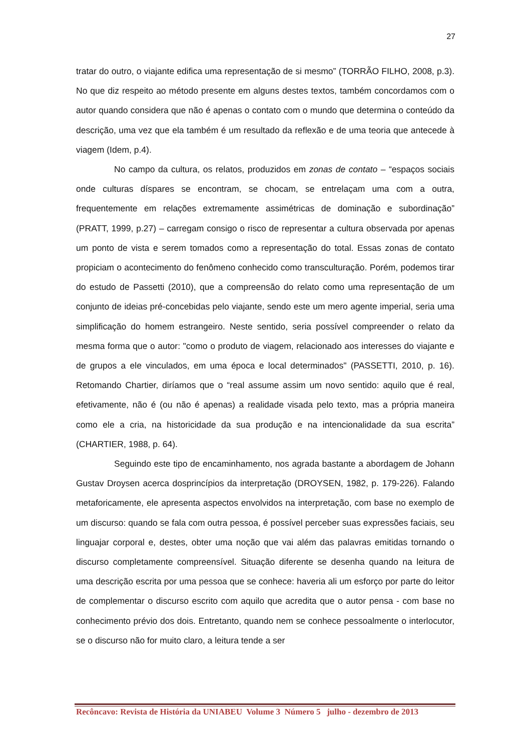27
tratar do outro, o viajante edifica uma representação de si mesmo” (TORRÃO FILHO, 2008, p.3). No que diz respeito ao método presente em alguns destes textos, também concordamos com o autor quando considera que não é apenas o contato com o mundo que determina o conteúdo da descrição, uma vez que ela também é um resultado da reflexão e de uma teoria que antecede à viagem (Idem, p.4).
No campo da cultura, os relatos, produzidos em zonas de contato – “espaços sociais onde culturas díspares se encontram, se chocam, se entrelaçam uma com a outra, frequentemente em relações extremamente assimétricas de dominação e subordinação” (PRATT, 1999, p.27) – carregam consigo o risco de representar a cultura observada por apenas um ponto de vista e serem tomados como a representação do total. Essas zonas de contato propiciam o acontecimento do fenômeno conhecido como transculturação. Porém, podemos tirar do estudo de Passetti (2010), que a compreensão do relato como uma representação de um conjunto de ideias pré-concebidas pelo viajante, sendo este um mero agente imperial, seria uma simplificação do homem estrangeiro. Neste sentido, seria possível compreender o relato da mesma forma que o autor: "como o produto de viagem, relacionado aos interesses do viajante e de grupos a ele vinculados, em uma época e local determinados" (PASSETTI, 2010, p. 16). Retomando Chartier, diríamos que o “real assume assim um novo sentido: aquilo que é real, efetivamente, não é (ou não é apenas) a realidade visada pelo texto, mas a própria maneira como ele a cria, na historicidade da sua produção e na intencionalidade da sua escrita” (CHARTIER, 1988, p. 64).
Seguindo este tipo de encaminhamento, nos agrada bastante a abordagem de Johann Gustav Droysen acerca dosprincípios da interpretação (DROYSEN, 1982, p. 179-226). Falando metaforicamente, ele apresenta aspectos envolvidos na interpretação, com base no exemplo de um discurso: quando se fala com outra pessoa, é possível perceber suas expressões faciais, seu linguajar corporal e, destes, obter uma noção que vai além das palavras emitidas tornando o discurso completamente compreensível. Situação diferente se desenha quando na leitura de uma descrição escrita por uma pessoa que se conhece: haveria ali um esforço por parte do leitor de complementar o discurso escrito com aquilo que acredita que o autor pensa - com base no conhecimento prévio dos dois. Entretanto, quando nem se conhece pessoalmente o interlocutor, se o discurso não for muito claro, a leitura tende a ser
Recôncavo: Revista de História da UNIABEU Volume 3 Número 5 julho - dezembro de 2013